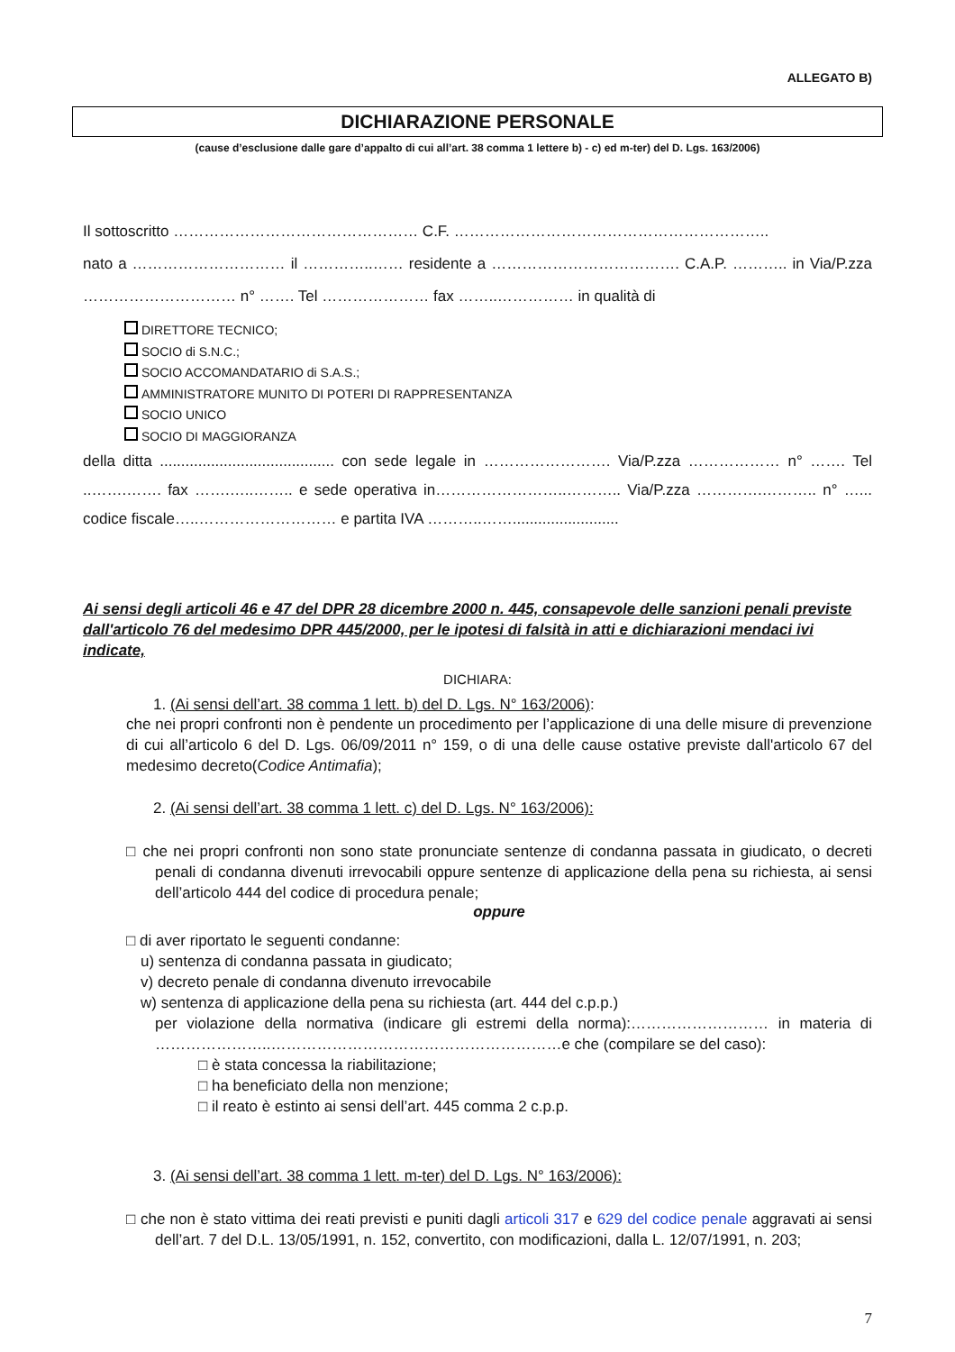ALLEGATO B)
DICHIARAZIONE PERSONALE
(cause d’esclusione dalle gare d’appalto di cui all’art. 38 comma 1 lettere b) - c) ed m-ter) del D. Lgs. 163/2006)
Il sottoscritto ………………………………………… C.F. ……………………………………………………..
nato a ………………………… il …………..…… residente a ………………………………. C.A.P. ……….. in Via/P.zza ………………………… n° ……. Tel ………………… fax ……..…………… in qualità di
DIRETTORE TECNICO;
SOCIO di S.N.C.;
SOCIO ACCOMANDATARIO di S.A.S.;
AMMINISTRATORE MUNITO DI POTERI DI RAPPRESENTANZA
SOCIO UNICO
SOCIO DI MAGGIORANZA
della ditta ......................................... con sede legale in ……………………. Via/P.zza ……………… n° ……. Tel ..…….……. fax …….…..…….. e sede operativa in……………………..……….. Via/P.zza ………….……….. n° …... codice fiscale…..……………………… e partita IVA ………..…….........................
Ai sensi degli articoli 46 e 47 del DPR 28 dicembre 2000 n. 445, consapevole delle sanzioni penali previste dall'articolo 76 del medesimo DPR 445/2000, per le ipotesi di falsità in atti e dichiarazioni mendaci ivi indicate,
DICHIARA:
1. (Ai sensi dell’art. 38 comma 1 lett. b) del D. Lgs. N° 163/2006):
che nei propri confronti non è pendente un procedimento per l’applicazione di una delle misure di prevenzione di cui all’articolo 6 del D. Lgs. 06/09/2011 n° 159, o di una delle cause ostative previste dall'articolo 67 del medesimo decreto(Codice Antimafia);
2. (Ai sensi dell’art. 38 comma 1 lett. c) del D. Lgs. N° 163/2006):
□ che nei propri confronti non sono state pronunciate sentenze di condanna passata in giudicato, o decreti penali di condanna divenuti irrevocabili oppure sentenze di applicazione della pena su richiesta, ai sensi dell’articolo 444 del codice di procedura penale;
oppure
□ di aver riportato le seguenti condanne:
u) sentenza di condanna passata in giudicato;
v) decreto penale di condanna divenuto irrevocabile
w) sentenza di applicazione della pena su richiesta (art. 444 del c.p.p.)
per violazione della normativa (indicare gli estremi della norma):……………………… in materia di …………………..…………………………………………………e che (compilare se del caso):
□ è stata concessa la riabilitazione;
□ ha beneficiato della non menzione;
□ il reato è estinto ai sensi dell’art. 445 comma 2 c.p.p.
3. (Ai sensi dell’art. 38 comma 1 lett. m-ter) del D. Lgs. N° 163/2006):
□ che non è stato vittima dei reati previsti e puniti dagli articoli 317 e 629 del codice penale aggravati ai sensi dell’art. 7 del D.L. 13/05/1991, n. 152, convertito, con modificazioni, dalla L. 12/07/1991, n. 203;
7